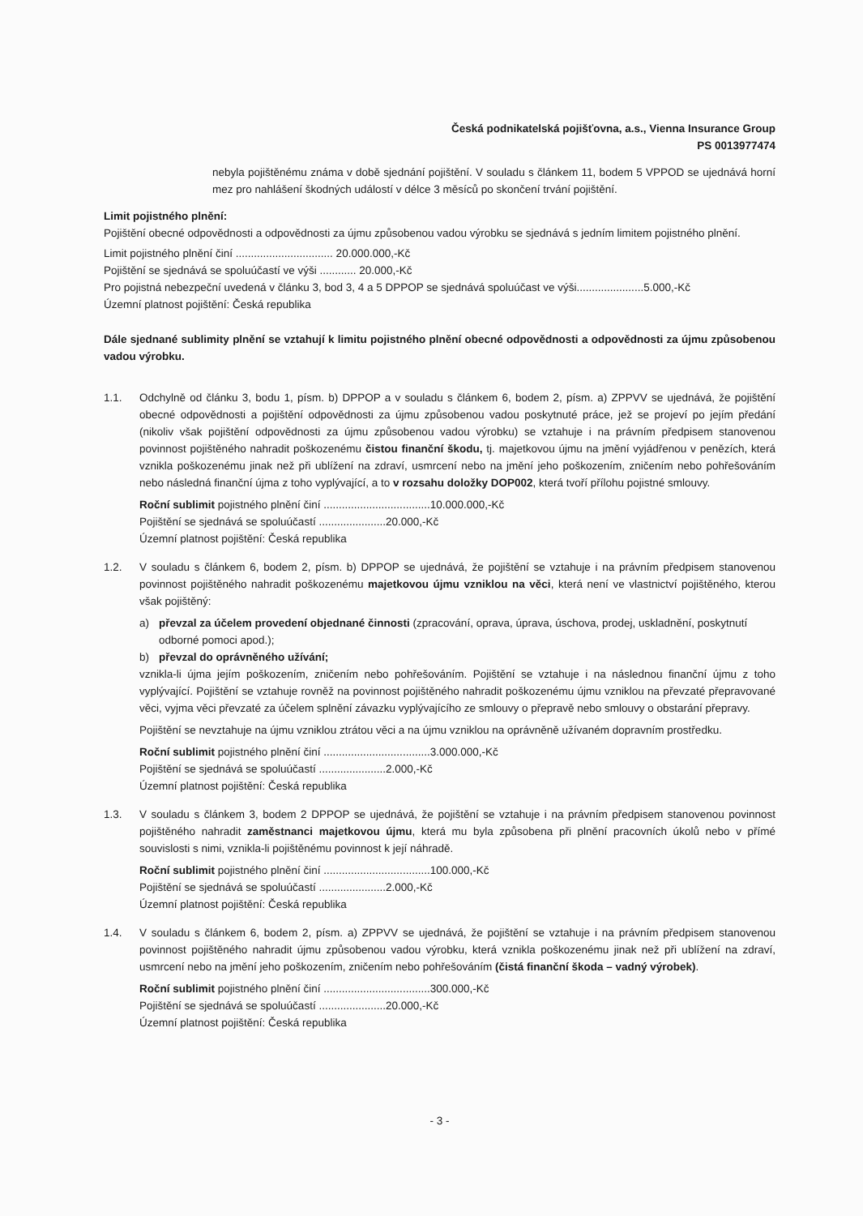Česká podnikatelská pojišťovna, a.s., Vienna Insurance Group
PS 0013977474
nebyla pojištěnému známa v době sjednání pojištění. V souladu s článkem 11, bodem 5 VPPOD se ujednává horní mez pro nahlášení škodných událostí v délce 3 měsíců po skončení trvání pojištění.
Limit pojistného plnění:
Pojištění obecné odpovědnosti a odpovědnosti za újmu způsobenou vadou výrobku se sjednává s jedním limitem pojistného plnění.
Limit pojistného plnění činí ................................ 20.000.000,-Kč
Pojištění se sjednává se spoluúčastí ve výši ............ 20.000,-Kč
Pro pojistná nebezpeční uvedená v článku 3, bod 3, 4 a 5 DPPOP se sjednává spoluúčast ve výši......................5.000,-Kč
Územní platnost pojištění: Česká republika
Dále sjednané sublimity plnění se vztahují k limitu pojistného plnění obecné odpovědnosti a odpovědnosti za újmu způsobenou vadou výrobku.
1.1. Odchylně od článku 3, bodu 1, písm. b) DPPOP a v souladu s článkem 6, bodem 2, písm. a) ZPPVV se ujednává, že pojištění obecné odpovědnosti a pojištění odpovědnosti za újmu způsobenou vadou poskytnuté práce, jež se projeví po jejím předání (nikoliv však pojištění odpovědnosti za újmu způsobenou vadou výrobku) se vztahuje i na právním předpisem stanovenou povinnost pojištěného nahradit poškozenému čistou finanční škodu, tj. majetkovou újmu na jmění vyjádřenou v penězích, která vznikla poškozenému jinak než při ublížení na zdraví, usmrcení nebo na jmění jeho poškozením, zničením nebo pohřešováním nebo následná finanční újma z toho vyplývající, a to v rozsahu doložky DOP002, která tvoří přílohu pojistné smlouvy.
Roční sublimit pojistného plnění činí ...................................10.000.000,-Kč
Pojištění se sjednává se spoluúčastí ......................20.000,-Kč
Územní platnost pojištění: Česká republika
1.2. V souladu s článkem 6, bodem 2, písm. b) DPPOP se ujednává, že pojištění se vztahuje i na právním předpisem stanovenou povinnost pojištěného nahradit poškozenému majetkovou újmu vzniklou na věci, která není ve vlastnictví pojištěného, kterou však pojištěný:
a) převzal za účelem provedení objednané činnosti (zpracování, oprava, úprava, úschova, prodej, uskladnění, poskytnutí odborné pomoci apod.);
b) převzal do oprávněného užívání;
vznikla-li újma jejím poškozením, zničením nebo pohřešováním. Pojištění se vztahuje i na následnou finanční újmu z toho vyplývající. Pojištění se vztahuje rovněž na povinnost pojištěného nahradit poškozenému újmu vzniklou na převzaté přepravované věci, vyjma věci převzaté za účelem splnění závazku vyplývajícího ze smlouvy o přepravě nebo smlouvy o obstarání přepravy.
Pojištění se nevztahuje na újmu vzniklou ztrátou věci a na újmu vzniklou na oprávněně užívaném dopravním prostředku.
Roční sublimit pojistného plnění činí ...................................3.000.000,-Kč
Pojištění se sjednává se spoluúčastí ......................2.000,-Kč
Územní platnost pojištění: Česká republika
1.3. V souladu s článkem 3, bodem 2 DPPOP se ujednává, že pojištění se vztahuje i na právním předpisem stanovenou povinnost pojištěného nahradit zaměstnanci majetkovou újmu, která mu byla způsobena při plnění pracovních úkolů nebo v přímé souvislosti s nimi, vznikla-li pojištěnému povinnost k její náhradě.
Roční sublimit pojistného plnění činí ...................................100.000,-Kč
Pojištění se sjednává se spoluúčastí ......................2.000,-Kč
Územní platnost pojištění: Česká republika
1.4. V souladu s článkem 6, bodem 2, písm. a) ZPPVV se ujednává, že pojištění se vztahuje i na právním předpisem stanovenou povinnost pojištěného nahradit újmu způsobenou vadou výrobku, která vznikla poškozenému jinak než při ublížení na zdraví, usmrcení nebo na jmění jeho poškozením, zničením nebo pohřešováním (čistá finanční škoda – vadný výrobek).
Roční sublimit pojistného plnění činí ...................................300.000,-Kč
Pojištění se sjednává se spoluúčastí ......................20.000,-Kč
Územní platnost pojištění: Česká republika
- 3 -